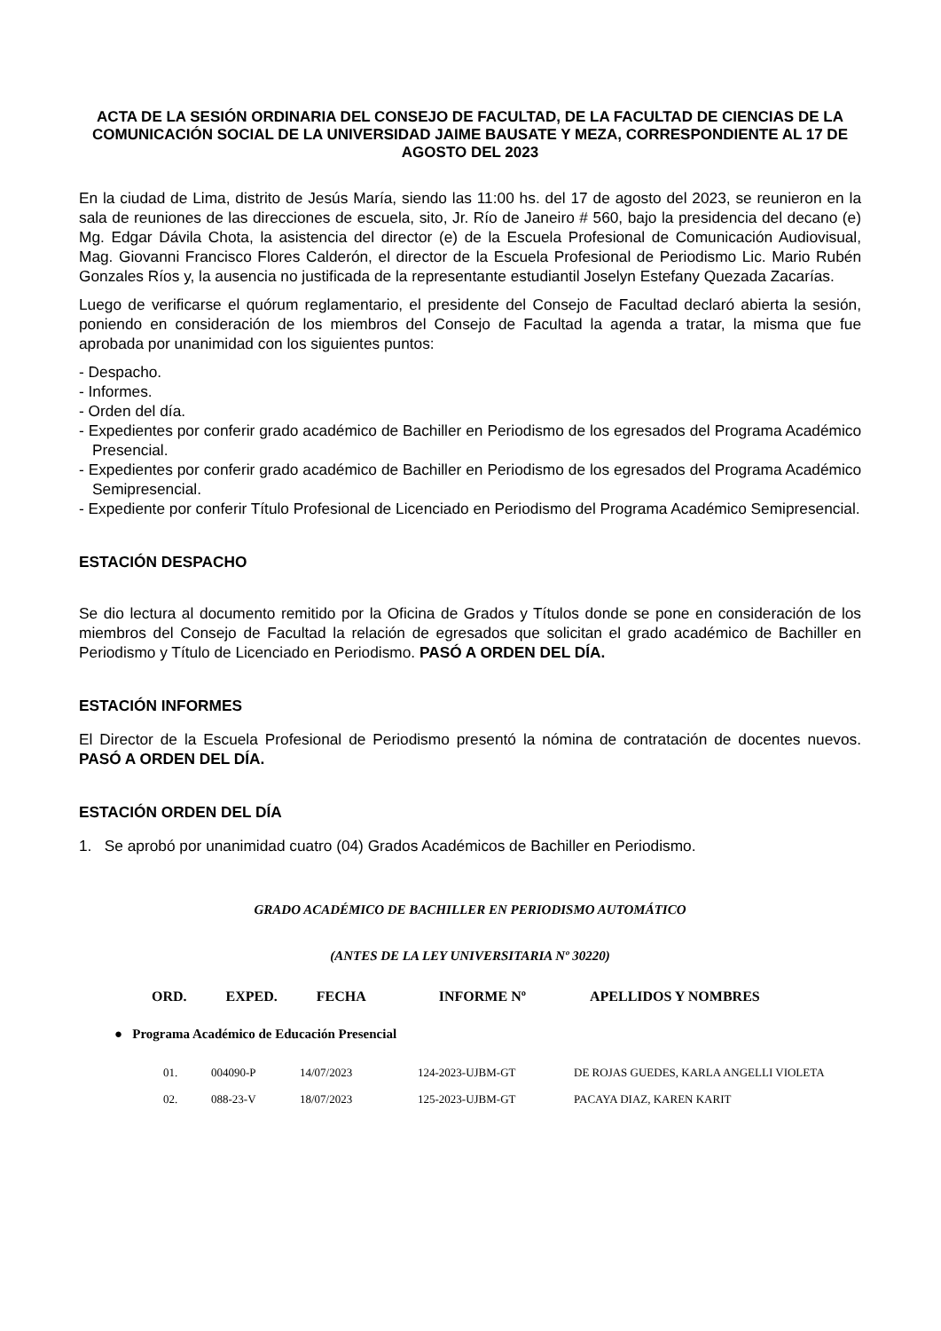ACTA DE LA SESIÓN ORDINARIA DEL CONSEJO DE FACULTAD, DE LA FACULTAD DE CIENCIAS DE LA COMUNICACIÓN SOCIAL DE LA UNIVERSIDAD JAIME BAUSATE Y MEZA, CORRESPONDIENTE AL 17 DE AGOSTO DEL 2023
En la ciudad de Lima, distrito de Jesús María, siendo las 11:00 hs. del 17 de agosto del 2023, se reunieron en la sala de reuniones de las direcciones de escuela, sito, Jr. Río de Janeiro # 560, bajo la presidencia del decano (e) Mg. Edgar Dávila Chota, la asistencia del director (e) de la Escuela Profesional de Comunicación Audiovisual, Mag. Giovanni Francisco Flores Calderón, el director de la Escuela Profesional de Periodismo Lic. Mario Rubén Gonzales Ríos y, la ausencia no justificada de la representante estudiantil Joselyn Estefany Quezada Zacarías.
Luego de verificarse el quórum reglamentario, el presidente del Consejo de Facultad declaró abierta la sesión, poniendo en consideración de los miembros del Consejo de Facultad la agenda a tratar, la misma que fue aprobada por unanimidad con los siguientes puntos:
- Despacho.
- Informes.
- Orden del día.
- Expedientes por conferir grado académico de Bachiller en Periodismo de los egresados del Programa Académico Presencial.
- Expedientes por conferir grado académico de Bachiller en Periodismo de los egresados del Programa Académico Semipresencial.
- Expediente por conferir Título Profesional de Licenciado en Periodismo del Programa Académico Semipresencial.
ESTACIÓN DESPACHO
Se dio lectura al documento remitido por la Oficina de Grados y Títulos donde se pone en consideración de los miembros del Consejo de Facultad la relación de egresados que solicitan el grado académico de Bachiller en Periodismo y Título de Licenciado en Periodismo. PASÓ A ORDEN DEL DÍA.
ESTACIÓN INFORMES
El Director de la Escuela Profesional de Periodismo presentó la nómina de contratación de docentes nuevos. PASÓ A ORDEN DEL DÍA.
ESTACIÓN ORDEN DEL DÍA
1. Se aprobó por unanimidad cuatro (04) Grados Académicos de Bachiller en Periodismo.
GRADO ACADÉMICO DE BACHILLER EN PERIODISMO AUTOMÁTICO
(ANTES DE LA LEY UNIVERSITARIA Nº 30220)
| ORD. | EXPED. | FECHA | INFORME Nº | APELLIDOS Y NOMBRES |
| --- | --- | --- | --- | --- |
● Programa Académico de Educación Presencial
| 01. | 004090-P | 14/07/2023 | 124-2023-UJBM-GT | DE ROJAS GUEDES, KARLA ANGELLI VIOLETA |
| 02. | 088-23-V | 18/07/2023 | 125-2023-UJBM-GT | PACAYA DIAZ, KAREN KARIT |